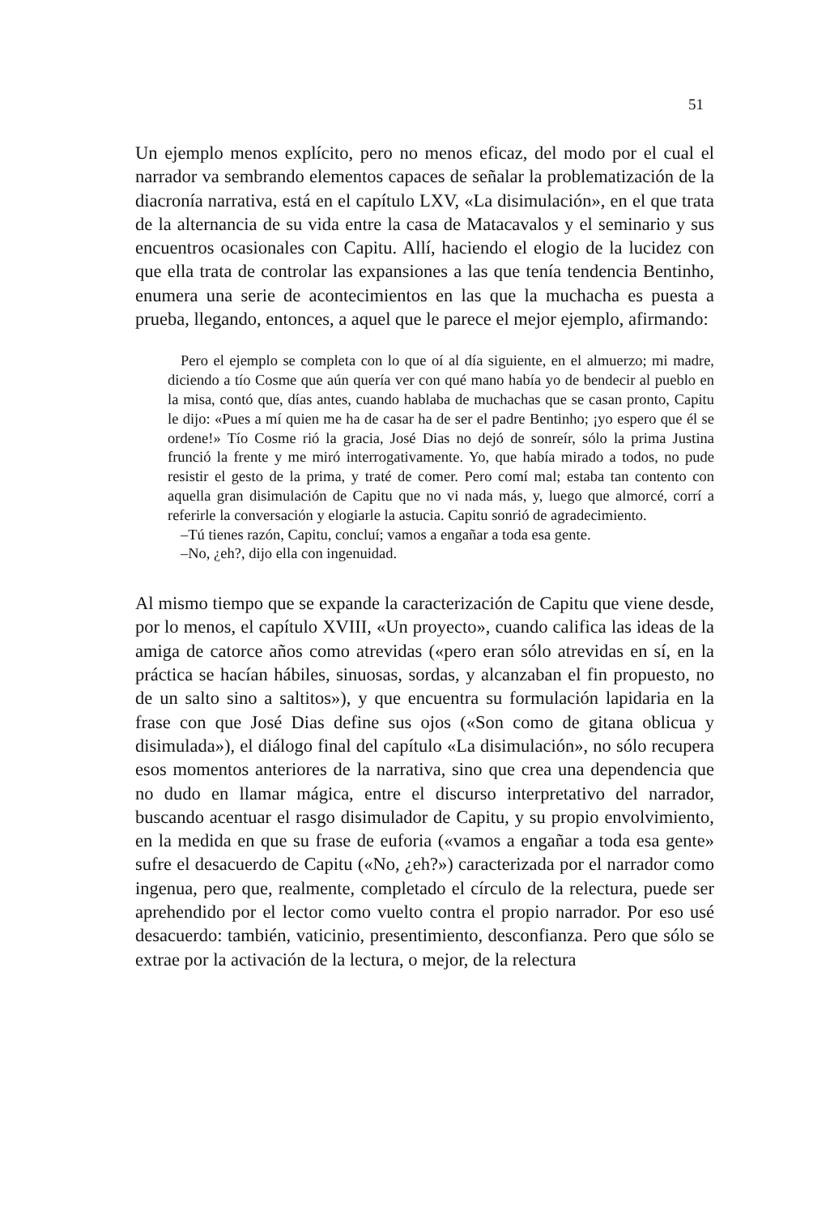51
Un ejemplo menos explícito, pero no menos eficaz, del modo por el cual el narrador va sembrando elementos capaces de señalar la problematización de la diacronía narrativa, está en el capítulo LXV, «La disimulación», en el que trata de la alternancia de su vida entre la casa de Matacavalos y el seminario y sus encuentros ocasionales con Capitu. Allí, haciendo el elogio de la lucidez con que ella trata de controlar las expansiones a las que tenía tendencia Bentinho, enumera una serie de acontecimientos en las que la muchacha es puesta a prueba, llegando, entonces, a aquel que le parece el mejor ejemplo, afirmando:
Pero el ejemplo se completa con lo que oí al día siguiente, en el almuerzo; mi madre, diciendo a tío Cosme que aún quería ver con qué mano había yo de bendecir al pueblo en la misa, contó que, días antes, cuando hablaba de muchachas que se casan pronto, Capitu le dijo: «Pues a mí quien me ha de casar ha de ser el padre Bentinho; ¡yo espero que él se ordene!» Tío Cosme rió la gracia, José Dias no dejó de sonreír, sólo la prima Justina frunció la frente y me miró interrogativamente. Yo, que había mirado a todos, no pude resistir el gesto de la prima, y traté de comer. Pero comí mal; estaba tan contento con aquella gran disimulación de Capitu que no vi nada más, y, luego que almorcé, corrí a referirle la conversación y elogiarle la astucia. Capitu sonrió de agradecimiento.
–Tú tienes razón, Capitu, concluí; vamos a engañar a toda esa gente.
–No, ¿eh?, dijo ella con ingenuidad.
Al mismo tiempo que se expande la caracterización de Capitu que viene desde, por lo menos, el capítulo XVIII, «Un proyecto», cuando califica las ideas de la amiga de catorce años como atrevidas («pero eran sólo atrevidas en sí, en la práctica se hacían hábiles, sinuosas, sordas, y alcanzaban el fin propuesto, no de un salto sino a saltitos»), y que encuentra su formulación lapidaria en la frase con que José Dias define sus ojos («Son como de gitana oblicua y disimulada»), el diálogo final del capítulo «La disimulación», no sólo recupera esos momentos anteriores de la narrativa, sino que crea una dependencia que no dudo en llamar mágica, entre el discurso interpretativo del narrador, buscando acentuar el rasgo disimulador de Capitu, y su propio envolvimiento, en la medida en que su frase de euforia («vamos a engañar a toda esa gente» sufre el desacuerdo de Capitu («No, ¿eh?») caracterizada por el narrador como ingenua, pero que, realmente, completado el círculo de la relectura, puede ser aprehendido por el lector como vuelto contra el propio narrador. Por eso usé desacuerdo: también, vaticinio, presentimiento, desconfianza. Pero que sólo se extrae por la activación de la lectura, o mejor, de la relectura